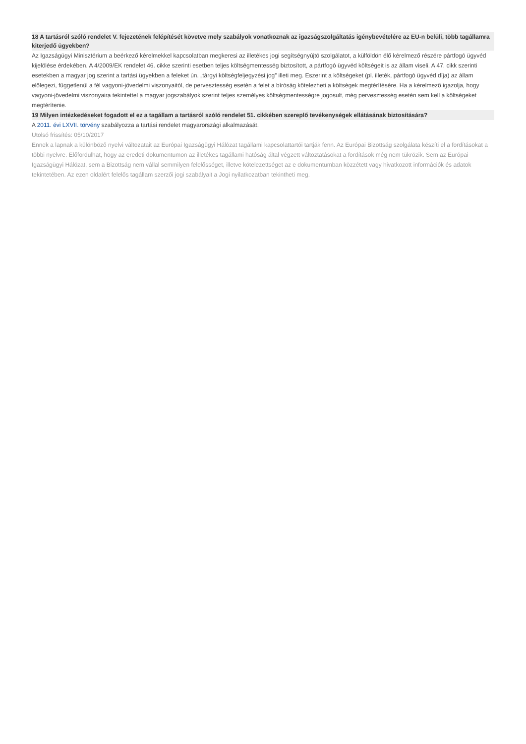18 A tartásról szóló rendelet V. fejezetének felépítését követve mely szabályok vonatkoznak az igazságszolgáltatás igénybevételére az EU-n belüli, több tagállamra kiterjedő ügyekben?
Az Igazságügyi Minisztérium a beérkező kérelmekkel kapcsolatban megkeresi az illetékes jogi segítségnyújtó szolgálatot, a külföldön élő kérelmező részére pártfogó ügyvéd kijelölése érdekében. A 4/2009/EK rendelet 46. cikke szerinti esetben teljes költségmentesség biztosított, a pártfogó ügyvéd költségeit is az állam viseli. A 47. cikk szerinti esetekben a magyar jog szerint a tartási ügyekben a feleket ún. „tárgyi költségfeljegyzési jog” illeti meg. Eszerint a költségeket (pl. illeték, pártfogó ügyvéd díja) az állam előlegezi, függetlenül a fél vagyoni-jövedelmi viszonyaitól, de pervesztesség esetén a felet a bíróság kötelezheti a költségek megtérítésére. Ha a kérelmező igazolja, hogy vagyoni-jövedelmi viszonyaira tekintettel a magyar jogszabályok szerint teljes személyes költségmentességre jogosult, még pervesztesség esetén sem kell a költségeket megtérítenie.
19 Milyen intézkedéseket fogadott el ez a tagállam a tartásról szóló rendelet 51. cikkében szereplő tevékenységek ellátásának biztosítására?
A 2011. évi LXVII. törvény szabályozza a tartási rendelet magyarországi alkalmazását.
Utolsó frissítés: 05/10/2017
Ennek a lapnak a különböző nyelvi változatait az Európai Igazságügyi Hálózat tagállami kapcsolattartói tartják fenn. Az Európai Bizottság szolgálata készíti el a fordításokat a többi nyelvre. Előfordulhat, hogy az eredeti dokumentumon az illetékes tagállami hatóság által végzett változtatásokat a fordítások még nem tükrözik. Sem az Európai Igazságügyi Hálózat, sem a Bizottság nem vállal semmilyen felelősséget, illetve kötelezettséget az e dokumentumban közzétett vagy hivatkozott információk és adatok tekintetében. Az ezen oldalért felelős tagállam szerzői jogi szabályait a Jogi nyilatkozatban tekintheti meg.